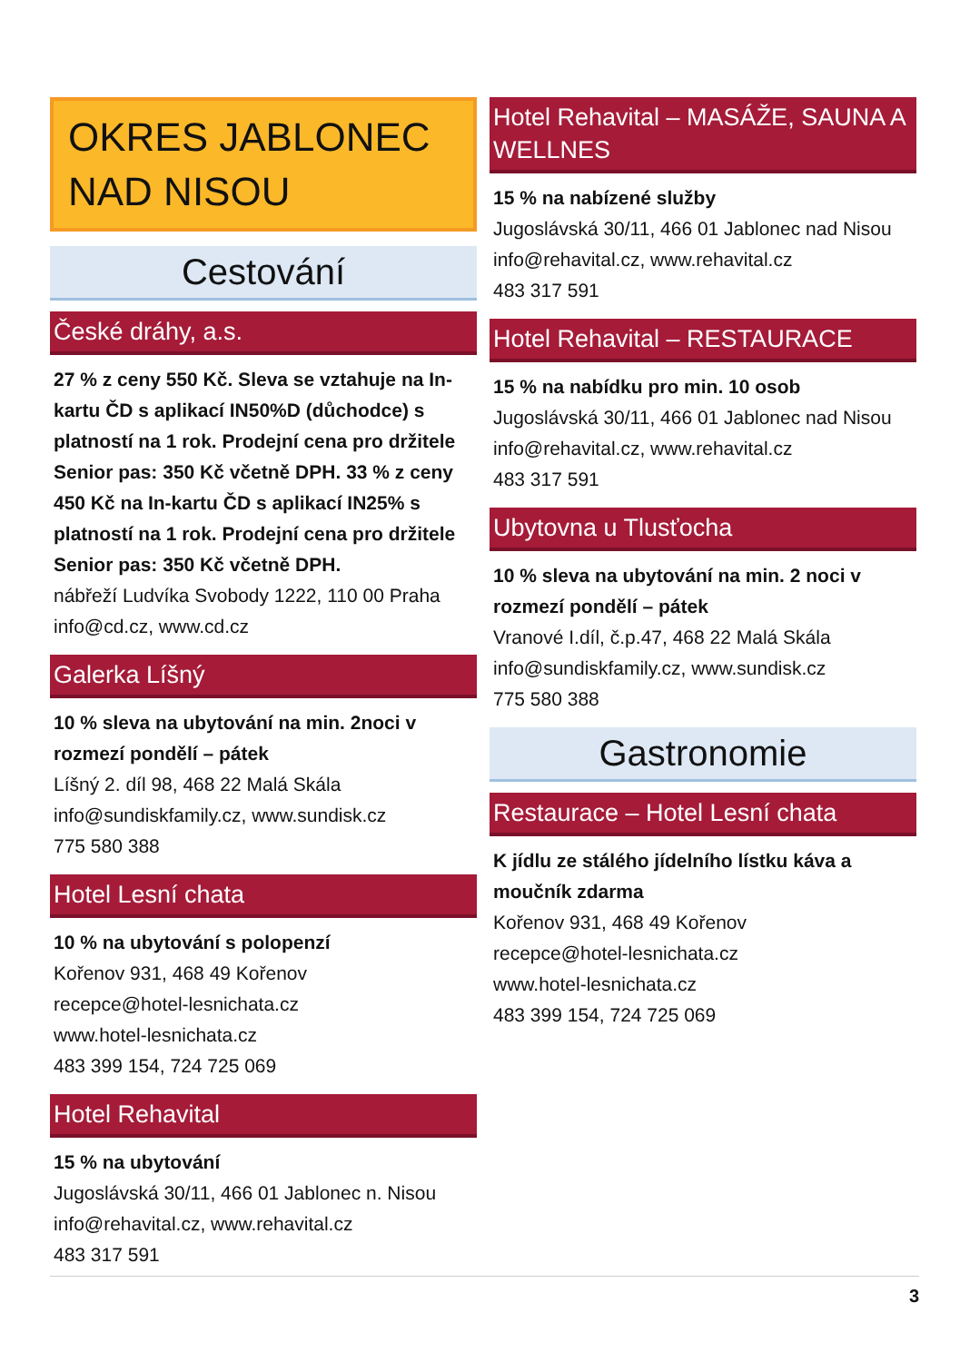OKRES JABLONEC NAD NISOU
Cestování
České dráhy, a.s.
27 % z ceny 550 Kč. Sleva se vztahuje na In-kartu ČD s aplikací IN50%D (důchodce) s platností na 1 rok. Prodejní cena pro držitele Senior pas: 350 Kč včetně DPH. 33 % z ceny 450 Kč na In-kartu ČD s aplikací IN25% s platností na 1 rok. Prodejní cena pro držitele Senior pas: 350 Kč včetně DPH.
nábřeží Ludvíka Svobody 1222, 110 00 Praha
info@cd.cz, www.cd.cz
Galerka Líšný
10 % sleva na ubytování na min. 2noci v rozmezí pondělí – pátek
Líšný 2. díl 98, 468 22 Malá Skála
info@sundiskfamily.cz, www.sundisk.cz
775 580 388
Hotel Lesní chata
10 % na ubytování s polopenzí
Kořenov 931, 468 49 Kořenov
recepce@hotel-lesnichata.cz
www.hotel-lesnichata.cz
483 399 154, 724 725 069
Hotel Rehavital
15 % na ubytování
Jugoslávská 30/11, 466 01 Jablonec n. Nisou
info@rehavital.cz, www.rehavital.cz
483 317 591
Hotel Rehavital – MASÁŽE, SAUNA A WELLNES
15 % na nabízené služby
Jugoslávská 30/11, 466 01 Jablonec nad Nisou
info@rehavital.cz, www.rehavital.cz
483 317 591
Hotel Rehavital – RESTAURACE
15 % na nabídku pro min. 10 osob
Jugoslávská 30/11, 466 01 Jablonec nad Nisou
info@rehavital.cz, www.rehavital.cz
483 317 591
Ubytovna u Tlusťocha
10 % sleva na ubytování na min. 2 noci v rozmezí pondělí – pátek
Vranové I.díl, č.p.47, 468 22 Malá Skála
info@sundiskfamily.cz, www.sundisk.cz
775 580 388
Gastronomie
Restaurace – Hotel Lesní chata
K jídlu ze stálého jídelního lístku káva a moučník zdarma
Kořenov 931, 468 49 Kořenov
recepce@hotel-lesnichata.cz
www.hotel-lesnichata.cz
483 399 154, 724 725 069
3